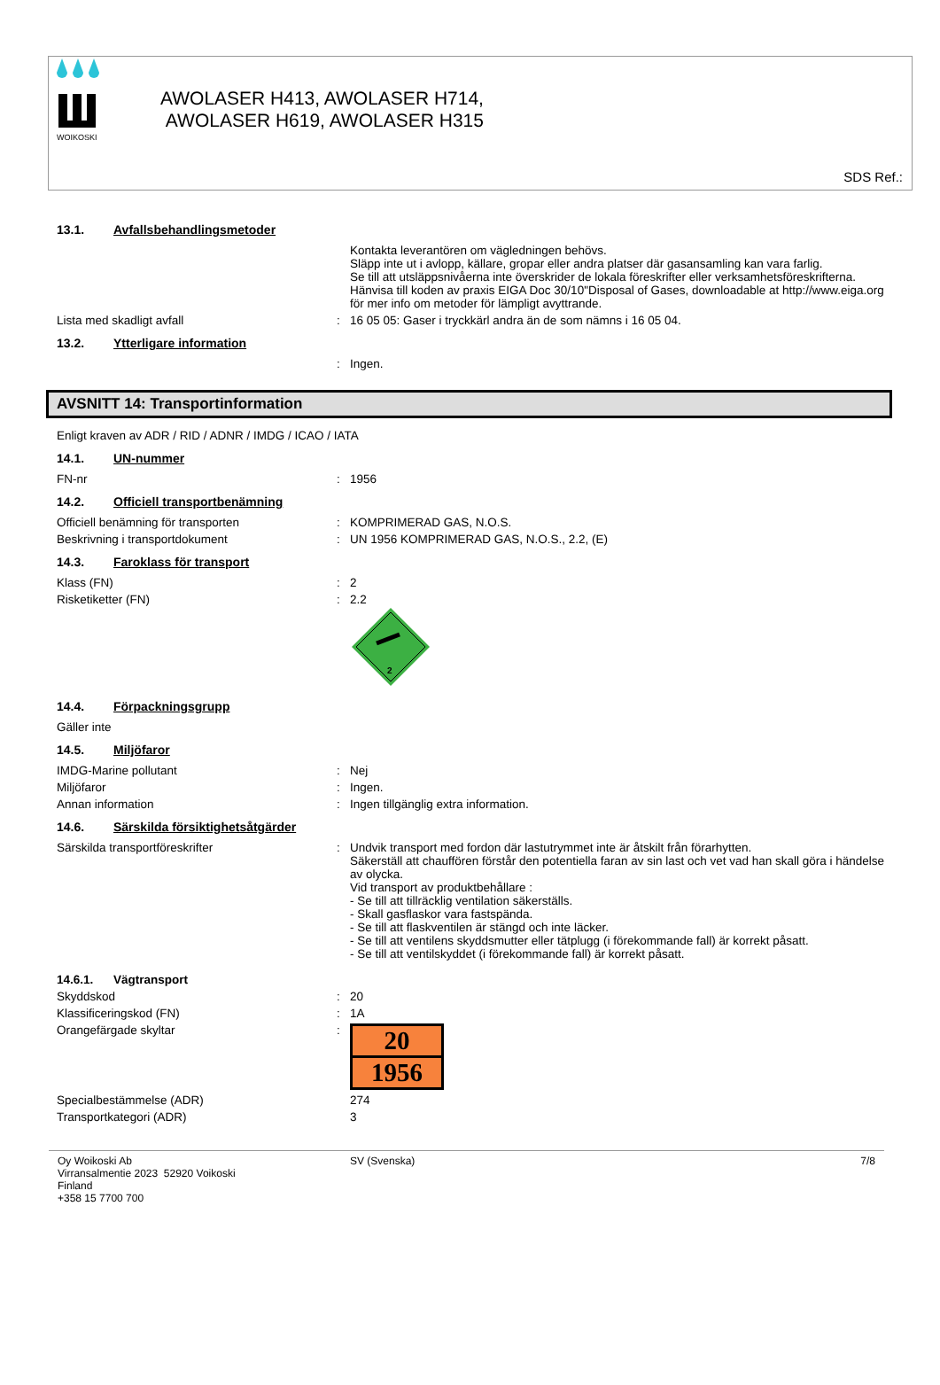WOIKOSKI
AWOLASER H413, AWOLASER H714,
AWOLASER H619, AWOLASER H315
SDS Ref.:
13.1. Avfallsbehandlingsmetoder
Kontakta leverantören om vägledningen behövs.
Släpp inte ut i avlopp, källare, gropar eller andra platser där gasansamling kan vara farlig.
Se till att utsläppsnivåerna inte överskrider de lokala föreskrifter eller verksamhetsföreskrifterna.
Hänvisa till koden av praxis EIGA Doc 30/10"Disposal of Gases, downloadable at http://www.eiga.org för mer info om metoder för lämpligt avyttrande.
Lista med skadligt avfall : 16 05 05: Gaser i tryckkärl andra än de som nämns i 16 05 04.
13.2. Ytterligare information
: Ingen.
AVSNITT 14: Transportinformation
Enligt kraven av ADR / RID / ADNR / IMDG / ICAO / IATA
14.1. UN-nummer
FN-nr : 1956
14.2. Officiell transportbenämning
Officiell benämning för transporten : KOMPRIMERAD GAS, N.O.S.
Beskrivning i transportdokument : UN 1956 KOMPRIMERAD GAS, N.O.S., 2.2, (E)
14.3. Faroklass för transport
Klass (FN) : 2
Risketiketter (FN) : 2.2
2
14.4. Förpackningsgrupp
Gäller inte
14.5. Miljöfaror
IMDG-Marine pollutant : Nej
Miljöfaror : Ingen.
Annan information : Ingen tillgänglig extra information.
14.6. Särskilda försiktighetsåtgärder
Särskilda transportföreskrifter : Undvik transport med fordon där lastutrymmet inte är åtskilt från förarhytten.
Säkerställ att chauffören förstår den potentiella faran av sin last och vet vad han skall göra i händelse av olycka.
Vid transport av produktbehållare :
- Se till att tillräcklig ventilation säkerställs.
- Skall gasflaskor vara fastspända.
- Se till att flaskventilen är stängd och inte läcker.
- Se till att ventilens skyddsmutter eller tätplugg (i förekommande fall) är korrekt påsatt.
- Se till att ventilskyddet (i förekommande fall) är korrekt påsatt.
14.6.1. Vägtransport
Skyddskod : 20
Klassificeringskod (FN) : 1A
Orangefärgade skyltar :
20
1956
Specialbestämmelse (ADR) 274
Transportkategori (ADR) 3
Oy Woikoski Ab
Virransalmentie 2023 52920 Voikoski
Finland
+358 15 7700 700
SV (Svenska) 7/8